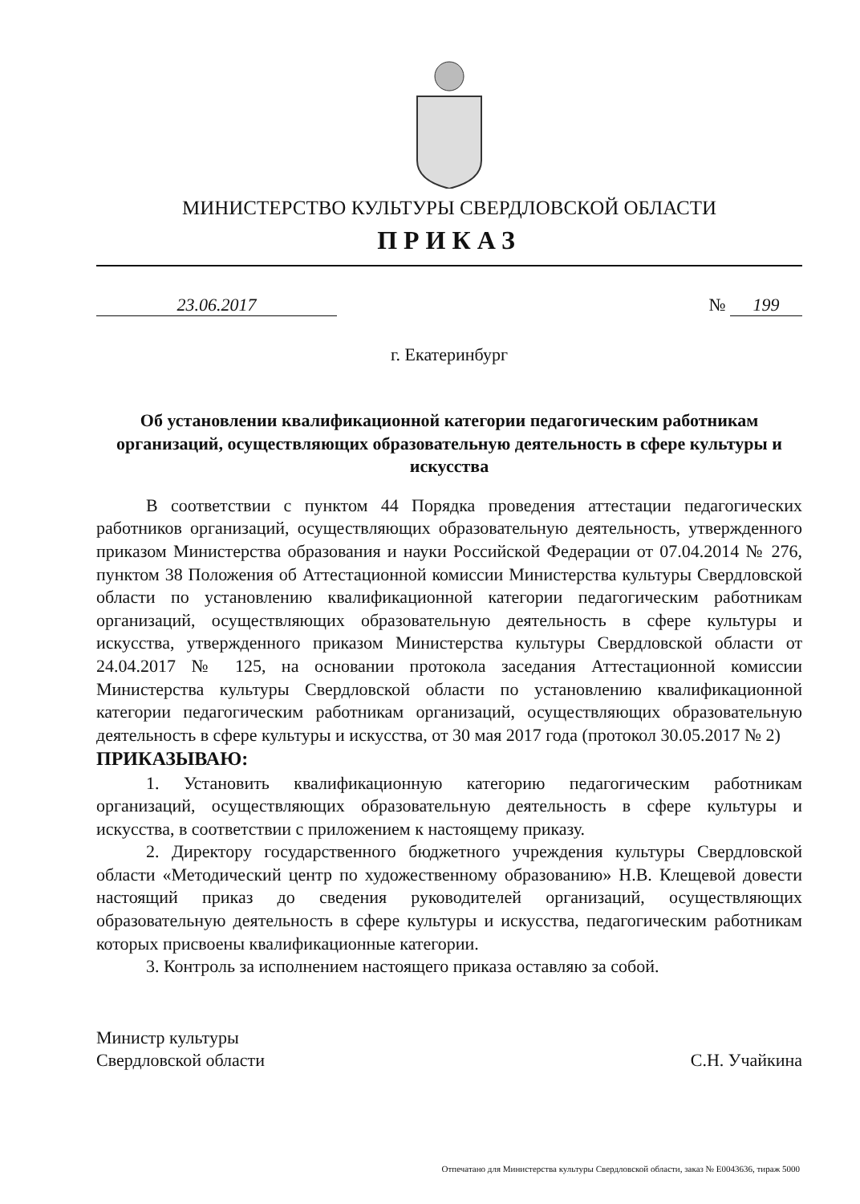МИНИСТЕРСТВО КУЛЬТУРЫ СВЕРДЛОВСКОЙ ОБЛАСТИ
ПРИКАЗ
23.06.2017 № 199
г. Екатеринбург
Об установлении квалификационной категории педагогическим работникам организаций, осуществляющих образовательную деятельность в сфере культуры и искусства
В соответствии с пунктом 44 Порядка проведения аттестации педагогических работников организаций, осуществляющих образовательную деятельность, утвержденного приказом Министерства образования и науки Российской Федерации от 07.04.2014 № 276, пунктом 38 Положения об Аттестационной комиссии Министерства культуры Свердловской области по установлению квалификационной категории педагогическим работникам организаций, осуществляющих образовательную деятельность в сфере культуры и искусства, утвержденного приказом Министерства культуры Свердловской области от 24.04.2017 № 125, на основании протокола заседания Аттестационной комиссии Министерства культуры Свердловской области по установлению квалификационной категории педагогическим работникам организаций, осуществляющих образовательную деятельность в сфере культуры и искусства, от 30 мая 2017 года (протокол 30.05.2017 № 2)
ПРИКАЗЫВАЮ:
1. Установить квалификационную категорию педагогическим работникам организаций, осуществляющих образовательную деятельность в сфере культуры и искусства, в соответствии с приложением к настоящему приказу.
2. Директору государственного бюджетного учреждения культуры Свердловской области «Методический центр по художественному образованию» Н.В. Клещевой довести настоящий приказ до сведения руководителей организаций, осуществляющих образовательную деятельность в сфере культуры и искусства, педагогическим работникам которых присвоены квалификационные категории.
3. Контроль за исполнением настоящего приказа оставляю за собой.
Министр культуры
Свердловской области
С.Н. Учайкина
Отпечатано для Министерства культуры Свердловской области, заказ № Е0043636, тираж 5000